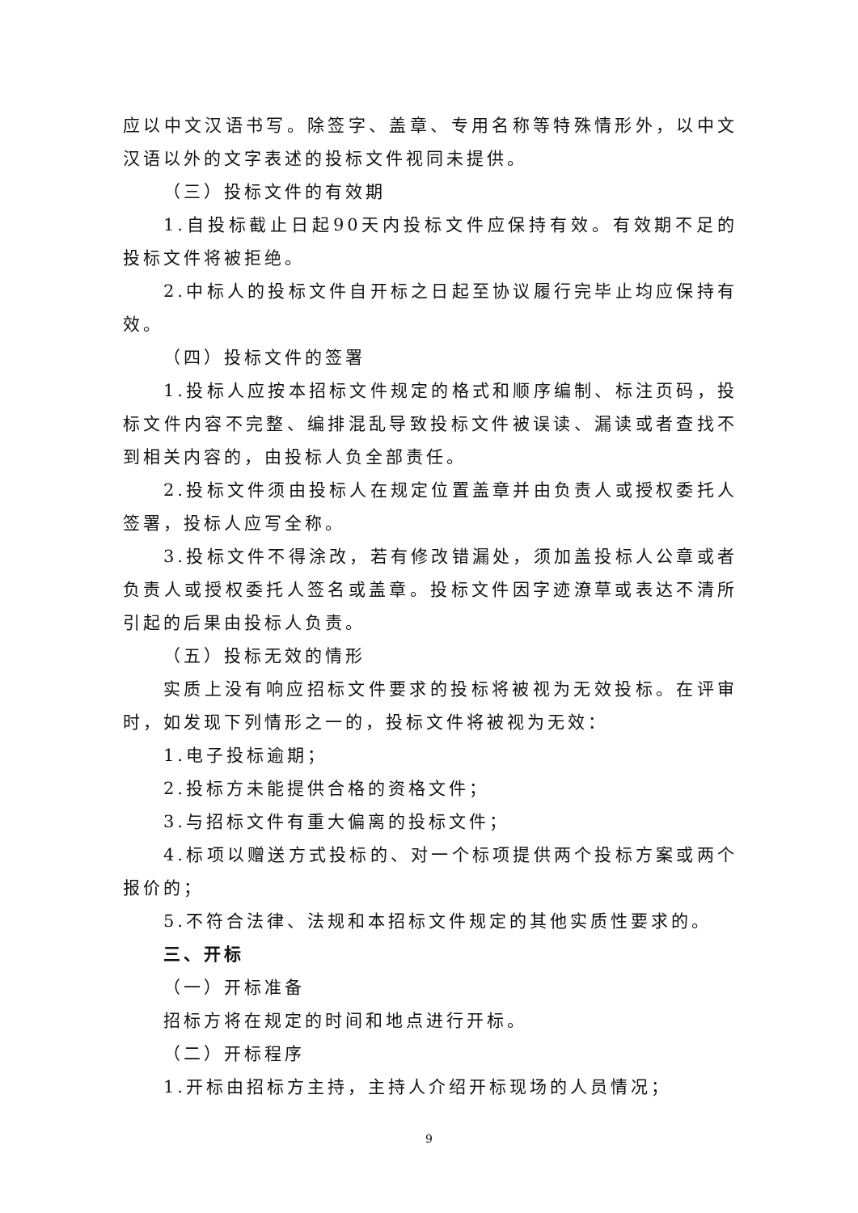应以中文汉语书写。除签字、盖章、专用名称等特殊情形外，以中文汉语以外的文字表述的投标文件视同未提供。
（三）投标文件的有效期
1.自投标截止日起90天内投标文件应保持有效。有效期不足的投标文件将被拒绝。
2.中标人的投标文件自开标之日起至协议履行完毕止均应保持有效。
（四）投标文件的签署
1.投标人应按本招标文件规定的格式和顺序编制、标注页码，投标文件内容不完整、编排混乱导致投标文件被误读、漏读或者查找不到相关内容的，由投标人负全部责任。
2.投标文件须由投标人在规定位置盖章并由负责人或授权委托人签署，投标人应写全称。
3.投标文件不得涂改，若有修改错漏处，须加盖投标人公章或者负责人或授权委托人签名或盖章。投标文件因字迹潦草或表达不清所引起的后果由投标人负责。
（五）投标无效的情形
实质上没有响应招标文件要求的投标将被视为无效投标。在评审时，如发现下列情形之一的，投标文件将被视为无效：
1.电子投标逾期；
2.投标方未能提供合格的资格文件；
3.与招标文件有重大偏离的投标文件；
4.标项以赠送方式投标的、对一个标项提供两个投标方案或两个报价的；
5.不符合法律、法规和本招标文件规定的其他实质性要求的。
三、开标
（一）开标准备
招标方将在规定的时间和地点进行开标。
（二）开标程序
1.开标由招标方主持，主持人介绍开标现场的人员情况；
9